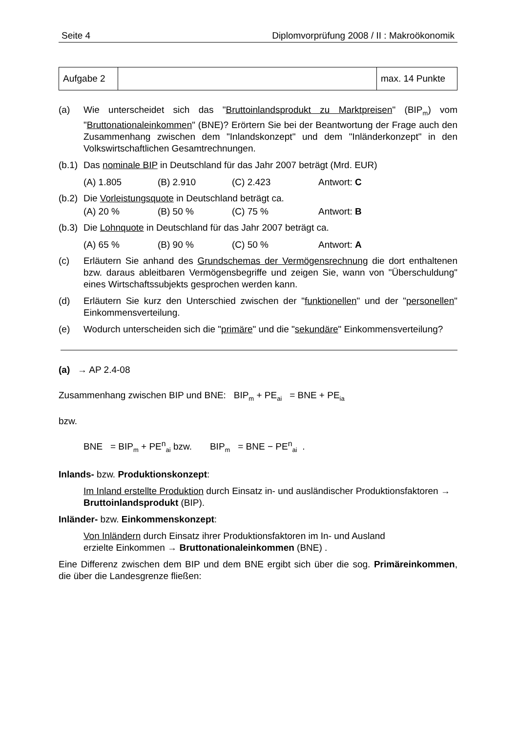Seite 4 Diplomvorprüfung 2008 / II : Makroökonomik
| Aufgabe 2 | | max. 14 Punkte |
(a) Wie unterscheidet sich das "Bruttoinlandsprodukt zu Marktpreisen" (BIP<sub>m</sub>) vom "Bruttonationaleinkommen" (BNE)? Erörtern Sie bei der Beantwortung der Frage auch den Zusammenhang zwischen dem "Inlandskonzept" und dem "Inländerkonzept" in den Volkswirtschaftlichen Gesamtrechnungen.
(b.1) Das nominale BIP in Deutschland für das Jahr 2007 beträgt (Mrd. EUR)
(A) 1.805 (B) 2.910 (C) 2.423 Antwort: C
(b.2) Die Vorleistungsquote in Deutschland beträgt ca.
(A) 20 % (B) 50 % (C) 75 % Antwort: B
(b.3) Die Lohnquote in Deutschland für das Jahr 2007 beträgt ca.
(A) 65 % (B) 90 % (C) 50 % Antwort: A
(c) Erläutern Sie anhand des Grundschemas der Vermögensrechnung die dort enthaltenen bzw. daraus ableitbaren Vermögensbegriffe und zeigen Sie, wann von "Überschuldung" eines Wirtschaftssubjekts gesprochen werden kann.
(d) Erläutern Sie kurz den Unterschied zwischen der "funktionellen" und der "personellen" Einkommensverteilung.
(e) Wodurch unterscheiden sich die "primäre" und die "sekundäre" Einkommensverteilung?
(a) → AP 2.4-08
Zusammenhang zwischen BIP und BNE: BIP<sub>m</sub> + PE<sub>ai</sub> = BNE + PE<sub>ia</sub>
bzw.
BNE = BIP<sub>m</sub> + PE<sup>n</sup><sub>ai</sub> bzw. BIP<sub>m</sub> = BNE − PE<sup>n</sup><sub>ai</sub> .
Inlands- bzw. Produktionskonzept:
Im Inland erstellte Produktion durch Einsatz in- und ausländischer Produktionsfaktoren → Bruttoinlandsprodukt (BIP).
Inländer- bzw. Einkommenskonzept:
Von Inländern durch Einsatz ihrer Produktionsfaktoren im In- und Ausland
erzielte Einkommen → Bruttonationaleinkommen (BNE) .
Eine Differenz zwischen dem BIP und dem BNE ergibt sich über die sog. Primäreinkommen, die über die Landesgrenze fließen: